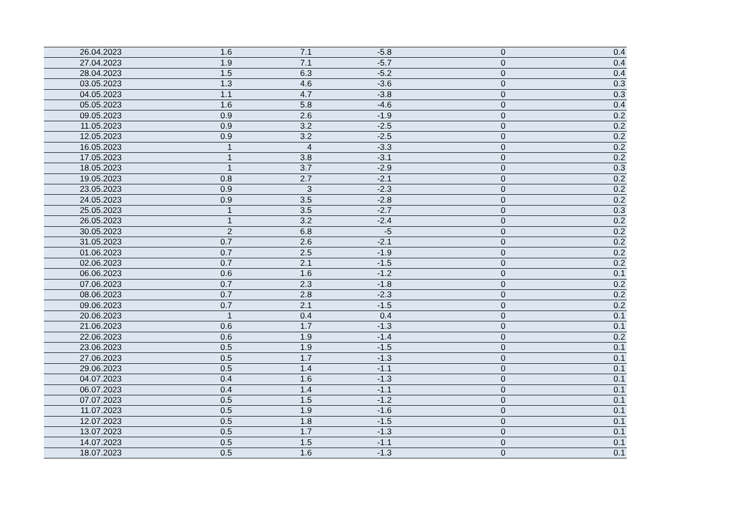| 26.04.2023 | 1.6 | 7.1 | -5.8 | 0 | 0.4 |
| 27.04.2023 | 1.9 | 7.1 | -5.7 | 0 | 0.4 |
| 28.04.2023 | 1.5 | 6.3 | -5.2 | 0 | 0.4 |
| 03.05.2023 | 1.3 | 4.6 | -3.6 | 0 | 0.3 |
| 04.05.2023 | 1.1 | 4.7 | -3.8 | 0 | 0.3 |
| 05.05.2023 | 1.6 | 5.8 | -4.6 | 0 | 0.4 |
| 09.05.2023 | 0.9 | 2.6 | -1.9 | 0 | 0.2 |
| 11.05.2023 | 0.9 | 3.2 | -2.5 | 0 | 0.2 |
| 12.05.2023 | 0.9 | 3.2 | -2.5 | 0 | 0.2 |
| 16.05.2023 | 1 | 4 | -3.3 | 0 | 0.2 |
| 17.05.2023 | 1 | 3.8 | -3.1 | 0 | 0.2 |
| 18.05.2023 | 1 | 3.7 | -2.9 | 0 | 0.3 |
| 19.05.2023 | 0.8 | 2.7 | -2.1 | 0 | 0.2 |
| 23.05.2023 | 0.9 | 3 | -2.3 | 0 | 0.2 |
| 24.05.2023 | 0.9 | 3.5 | -2.8 | 0 | 0.2 |
| 25.05.2023 | 1 | 3.5 | -2.7 | 0 | 0.3 |
| 26.05.2023 | 1 | 3.2 | -2.4 | 0 | 0.2 |
| 30.05.2023 | 2 | 6.8 | -5 | 0 | 0.2 |
| 31.05.2023 | 0.7 | 2.6 | -2.1 | 0 | 0.2 |
| 01.06.2023 | 0.7 | 2.5 | -1.9 | 0 | 0.2 |
| 02.06.2023 | 0.7 | 2.1 | -1.5 | 0 | 0.2 |
| 06.06.2023 | 0.6 | 1.6 | -1.2 | 0 | 0.1 |
| 07.06.2023 | 0.7 | 2.3 | -1.8 | 0 | 0.2 |
| 08.06.2023 | 0.7 | 2.8 | -2.3 | 0 | 0.2 |
| 09.06.2023 | 0.7 | 2.1 | -1.5 | 0 | 0.2 |
| 20.06.2023 | 1 | 0.4 | 0.4 | 0 | 0.1 |
| 21.06.2023 | 0.6 | 1.7 | -1.3 | 0 | 0.1 |
| 22.06.2023 | 0.6 | 1.9 | -1.4 | 0 | 0.2 |
| 23.06.2023 | 0.5 | 1.9 | -1.5 | 0 | 0.1 |
| 27.06.2023 | 0.5 | 1.7 | -1.3 | 0 | 0.1 |
| 29.06.2023 | 0.5 | 1.4 | -1.1 | 0 | 0.1 |
| 04.07.2023 | 0.4 | 1.6 | -1.3 | 0 | 0.1 |
| 06.07.2023 | 0.4 | 1.4 | -1.1 | 0 | 0.1 |
| 07.07.2023 | 0.5 | 1.5 | -1.2 | 0 | 0.1 |
| 11.07.2023 | 0.5 | 1.9 | -1.6 | 0 | 0.1 |
| 12.07.2023 | 0.5 | 1.8 | -1.5 | 0 | 0.1 |
| 13.07.2023 | 0.5 | 1.7 | -1.3 | 0 | 0.1 |
| 14.07.2023 | 0.5 | 1.5 | -1.1 | 0 | 0.1 |
| 18.07.2023 | 0.5 | 1.6 | -1.3 | 0 | 0.1 |